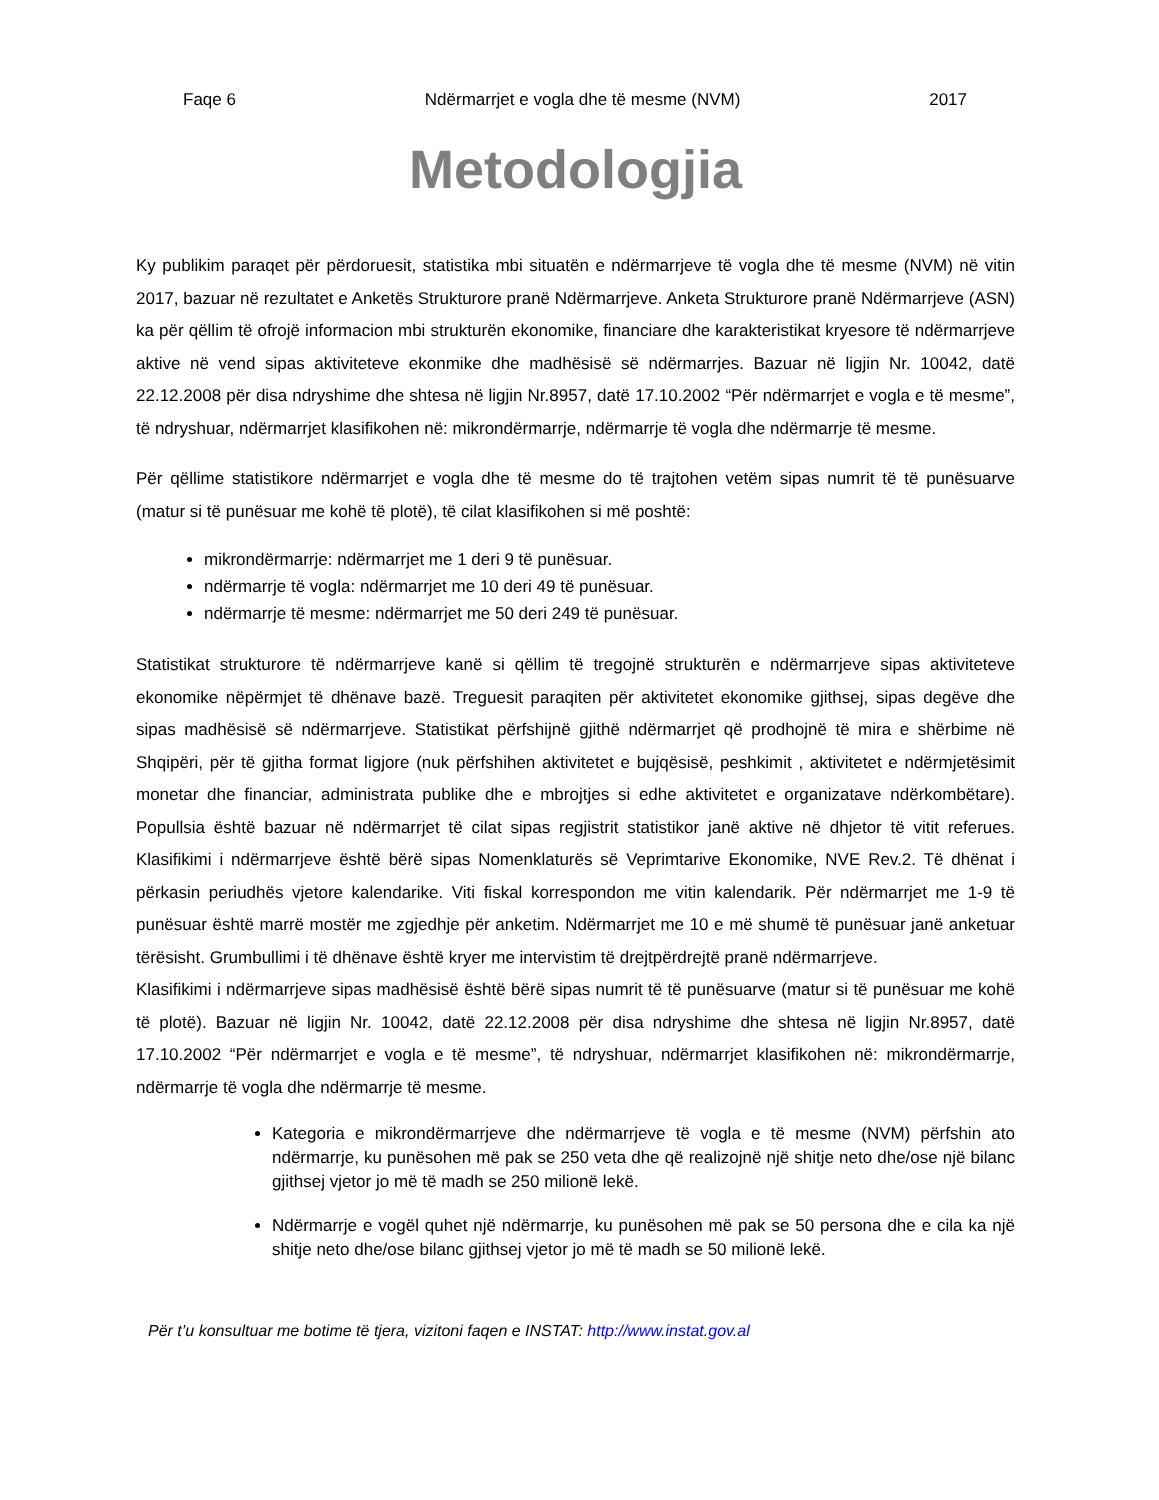Faqe 6 Ndërmarrjet e vogla dhe të mesme (NVM) 2017
Metodologjia
Ky publikim paraqet për përdoruesit, statistika mbi situatën e ndërmarrjeve të vogla dhe të mesme (NVM) në vitin 2017, bazuar në rezultatet e Anketës Strukturore pranë Ndërmarrjeve. Anketa Strukturore pranë Ndërmarrjeve (ASN) ka për qëllim të ofrojë informacion mbi strukturën ekonomike, financiare dhe karakteristikat kryesore të ndërmarrjeve aktive në vend sipas aktiviteteve ekonmike dhe madhësisë së ndërmarrjes. Bazuar në ligjin Nr. 10042, datë 22.12.2008 për disa ndryshime dhe shtesa në ligjin Nr.8957, datë 17.10.2002 “Për ndërmarrjet e vogla e të mesme”, të ndryshuar, ndërmarrjet klasifikohen në: mikrondërmarrje, ndërmarrje të vogla dhe ndërmarrje të mesme.
Për qëllime statistikore ndërmarrjet e vogla dhe të mesme do të trajtohen vetëm sipas numrit të të punësuarve (matur si të punësuar me kohë të plotë), të cilat klasifikohen si më poshtë:
mikrondërmarrje: ndërmarrjet me 1 deri 9 të punësuar.
ndërmarrje të vogla: ndërmarrjet me 10 deri 49 të punësuar.
ndërmarrje të mesme: ndërmarrjet me 50 deri 249 të punësuar.
Statistikat strukturore të ndërmarrjeve kanë si qëllim të tregojnë strukturën e ndërmarrjeve sipas aktiviteteve ekonomike nëpërmjet të dhënave bazë. Treguesit paraqiten për aktivitetet ekonomike gjithsej, sipas degëve dhe sipas madhësisë së ndërmarrjeve. Statistikat përfshijnë gjithë ndërmarrjet që prodhojnë të mira e shërbime në Shqipëri, për të gjitha format ligjore (nuk përfshihen aktivitetet e bujqësisë, peshkimit , aktivitetet e ndërmjetësimit monetar dhe financiar, administrata publike dhe e mbrojtjes si edhe aktivitetet e organizatave ndërkombëtare). Popullsia është bazuar në ndërmarrjet të cilat sipas regjistrit statistikor janë aktive në dhjetor të vitit referues. Klasifikimi i ndërmarrjeve është bërë sipas Nomenklaturës së Veprimtarive Ekonomike, NVE Rev.2. Të dhënat i përkasin periudhës vjetore kalendarike. Viti fiskal korrespondon me vitin kalendarik. Për ndërmarrjet me 1-9 të punësuar është marrë mostër me zgjedhje për anketim. Ndërmarrjet me 10 e më shumë të punësuar janë anketuar tërësisht. Grumbullimi i të dhënave është kryer me intervistim të drejtpërdrejtë pranë ndërmarrjeve.
Klasifikimi i ndërmarrjeve sipas madhësisë është bërë sipas numrit të të punësuarve (matur si të punësuar me kohë të plotë). Bazuar në ligjin Nr. 10042, datë 22.12.2008 për disa ndryshime dhe shtesa në ligjin Nr.8957, datë 17.10.2002 “Për ndërmarrjet e vogla e të mesme”, të ndryshuar, ndërmarrjet klasifikohen në: mikrondërmarrje, ndërmarrje të vogla dhe ndërmarrje të mesme.
Kategoria e mikrondërmarrjeve dhe ndërmarrjeve të vogla e të mesme (NVM) përfshin ato ndërmarrje, ku punësohen më pak se 250 veta dhe që realizojnë një shitje neto dhe/ose një bilanc gjithsej vjetor jo më të madh se 250 milionë lekë.
Ndërmarrje e vogël quhet një ndërmarrje, ku punësohen më pak se 50 persona dhe e cila ka një shitje neto dhe/ose bilanc gjithsej vjetor jo më të madh se 50 milionë lekë.
Për t’u konsultuar me botime të tjera, vizitoni faqen e INSTAT: http://www.instat.gov.al